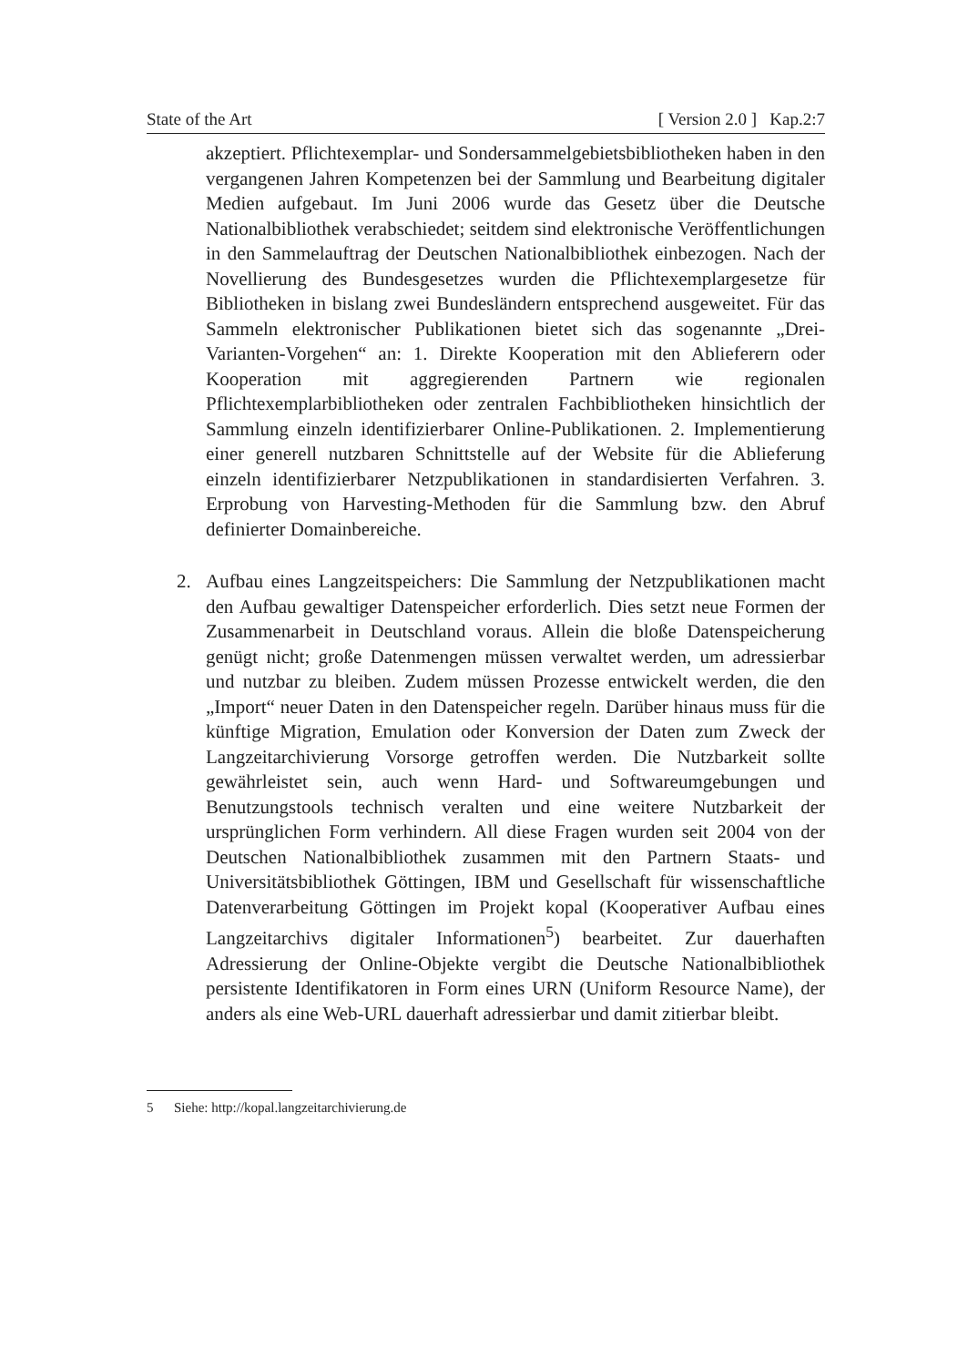State of the Art [ Version 2.0 ] Kap.2:7
akzeptiert. Pflichtexemplar- und Sondersammelgebietsbibliotheken haben in den vergangenen Jahren Kompetenzen bei der Sammlung und Bearbeitung digitaler Medien aufgebaut. Im Juni 2006 wurde das Gesetz über die Deutsche Nationalbibliothek verabschiedet; seitdem sind elektronische Veröffentlichungen in den Sammelauftrag der Deutschen Nationalbibliothek einbezogen. Nach der Novellierung des Bundesgesetzes wurden die Pflichtexemplargesetze für Bibliotheken in bislang zwei Bundesländern entsprechend ausgeweitet. Für das Sammeln elektronischer Publikationen bietet sich das sogenannte „Drei-Varianten-Vorgehen“ an: 1. Direkte Kooperation mit den Ablieferern oder Kooperation mit aggregierenden Partnern wie regionalen Pflichtexemplarbibliotheken oder zentralen Fachbibliotheken hinsichtlich der Sammlung einzeln identifizierbarer Online-Publikationen. 2. Implementierung einer generell nutzbaren Schnittstelle auf der Website für die Ablieferung einzeln identifizierbarer Netzpublikationen in standardisierten Verfahren. 3. Erprobung von Harvesting-Methoden für die Sammlung bzw. den Abruf definierter Domainbereiche.
2. Aufbau eines Langzeitspeichers: Die Sammlung der Netzpublikationen macht den Aufbau gewaltiger Datenspeicher erforderlich. Dies setzt neue Formen der Zusammenarbeit in Deutschland voraus. Allein die bloße Datenspeicherung genügt nicht; große Datenmengen müssen verwaltet werden, um adressierbar und nutzbar zu bleiben. Zudem müssen Prozesse entwickelt werden, die den „Import“ neuer Daten in den Datenspeicher regeln. Darüber hinaus muss für die künftige Migration, Emulation oder Konversion der Daten zum Zweck der Langzeitarchivierung Vorsorge getroffen werden. Die Nutzbarkeit sollte gewährleistet sein, auch wenn Hard- und Softwareumgebungen und Benutzungstools technisch veralten und eine weitere Nutzbarkeit der ursprünglichen Form verhindern. All diese Fragen wurden seit 2004 von der Deutschen Nationalbibliothek zusammen mit den Partnern Staats- und Universitätsbibliothek Göttingen, IBM und Gesellschaft für wissenschaftliche Datenverarbeitung Göttingen im Projekt kopal (Kooperativer Aufbau eines Langzeitarchivs digitaler Informationen<sup>5</sup>) bearbeitet. Zur dauerhaften Adressierung der Online-Objekte vergibt die Deutsche Nationalbibliothek persistente Identifikatoren in Form eines URN (Uniform Resource Name), der anders als eine Web-URL dauerhaft adressierbar und damit zitierbar bleibt.
5 Siehe: http://kopal.langzeitarchivierung.de